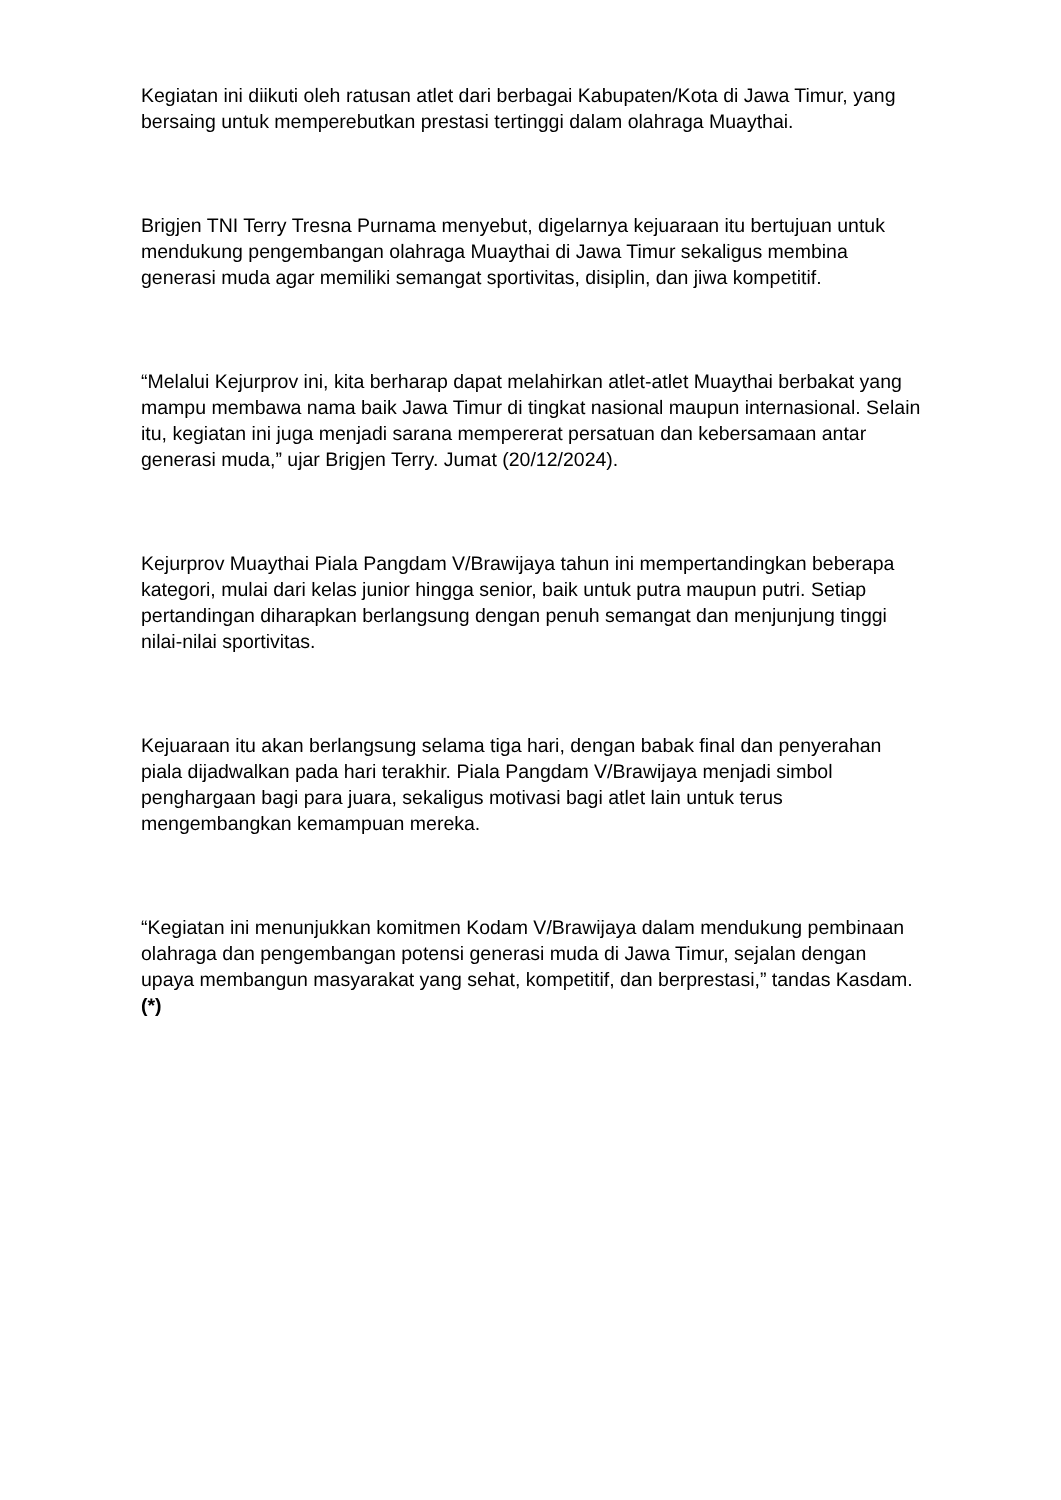Kegiatan ini diikuti oleh ratusan atlet dari berbagai Kabupaten/Kota di Jawa Timur, yang bersaing untuk memperebutkan prestasi tertinggi dalam olahraga Muaythai.
Brigjen TNI Terry Tresna Purnama menyebut, digelarnya kejuaraan itu bertujuan untuk mendukung pengembangan olahraga Muaythai di Jawa Timur sekaligus membina generasi muda agar memiliki semangat sportivitas, disiplin, dan jiwa kompetitif.
“Melalui Kejurprov ini, kita berharap dapat melahirkan atlet-atlet Muaythai berbakat yang mampu membawa nama baik Jawa Timur di tingkat nasional maupun internasional. Selain itu, kegiatan ini juga menjadi sarana mempererat persatuan dan kebersamaan antar generasi muda,” ujar Brigjen Terry. Jumat (20/12/2024).
Kejurprov Muaythai Piala Pangdam V/Brawijaya tahun ini mempertandingkan beberapa kategori, mulai dari kelas junior hingga senior, baik untuk putra maupun putri. Setiap pertandingan diharapkan berlangsung dengan penuh semangat dan menjunjung tinggi nilai-nilai sportivitas.
Kejuaraan itu akan berlangsung selama tiga hari, dengan babak final dan penyerahan piala dijadwalkan pada hari terakhir. Piala Pangdam V/Brawijaya menjadi simbol penghargaan bagi para juara, sekaligus motivasi bagi atlet lain untuk terus mengembangkan kemampuan mereka.
“Kegiatan ini menunjukkan komitmen Kodam V/Brawijaya dalam mendukung pembinaan olahraga dan pengembangan potensi generasi muda di Jawa Timur, sejalan dengan upaya membangun masyarakat yang sehat, kompetitif, dan berprestasi,” tandas Kasdam. (*)